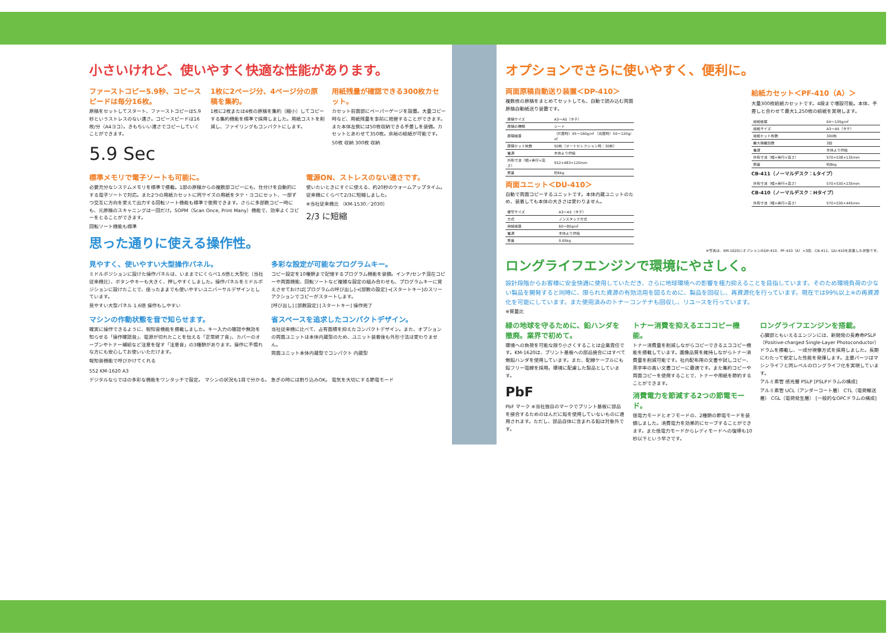小さいけれど、使いやすく快適な性能があります。
ファーストコピー5.9秒、コピースピードは毎分16枚。
原稿をセットしてスタート、ファーストコピーは5.9秒というストレスのない速さ。コピースピードは16枚/分（A4ヨコ）。きもちいい速さでコピーしていくことができます。
5.9 Sec
1枚に2ページ分、4ページ分の原稿を集約。
1枚に2枚または4枚の原稿を集約（縮小）してコピーする集約機能を標準で採用しました。用紙コストを削減し、ファイリングもコンパクトにします。
用紙残量が確認できる300枚カセット。
カセット前面部にペーパーゲージを設置。大量コピー時など、用紙残量を事前に把握することができます。また本体左側には50枚収納できる手差しを装備。カセットとあわせて350枚。余裕の給紙が可能です。
50枚 収納 300枚 収納
標準メモリで電子ソートも可能に。
必要充分なシステムメモリを標準で搭載。1部の原稿からの複数部コピーにも、仕分けを自動的にする電子ソートで対応。また2つの用紙カセットに同サイズの用紙をタテ・ヨコにセット、一部ずつ交互に方向を変えて出力する回転ソート機能も標準で使用できます。さらに多部数コピー時にも、元原稿のスキャニングは一回だけ。SOPM（Scan Once, Print Many）機能で、効率よくコピーをとることができます。
回転ソート機能も標準
電源ON、ストレスのない速さです。
使いたいときにすぐに使える、約20秒のウォームアップタイム。従来機にくらべて2/3に短縮しました。
※当社従来機比 （KM-1530／2030）
2/3 に短縮
思った通りに使える操作性。
見やすく、使いやすい大型操作パネル。
ミドルポジションに設けた操作パネルは、いままでにくらべ1.6倍と大型化（当社従来機比）、ボタンやキーも大きく、押しやすくしました。操作パネルをミドルポジションに設けたことで、座ったままでも使いやすいユニバーサルデザインとしています。
見やすい大型パネル 1.6倍 操作もしやすい
多彩な設定が可能なプログラムキー。
コピー設定を10種類まで記憶するプログラム機能を装備。インチ/センチ混在コピーや両面機能、回転ソートなど複雑な設定の組み合わせも、プログラムキーに覚えさせておけば[プログラムの呼び出し]→[部数の設定]→[スタートキー]のスリーアクションでコピーがスタートします。
[呼び出し] [部数設定] [スタートキー] 操作完了
マシンの作動状態を音で知らせます。
確実に操作できるように、報知音機能を搭載しました。キー入力の確認や無効を知らせる「操作確認音」、電源が切れたことを伝える「正常終了音」、カバーのオープンやトナー補給など注意を促す「注意音」の3種類があります。操作に不慣れな方にも安心してお使いいただけます。
報知音機能で呼びかけてくれる
省スペースを追求したコンパクトデザイン。
当社従来機に比べて、占有面積を抑えたコンパクトデザイン。また、オプションの両面ユニットは本体内蔵型のため、ユニット装着後も外形寸法は変わりません。
両面ユニット本体内蔵型でコンパクト 内蔵型
552 KM-1620 A3
デジタルならではの多彩な機能をワンタッチで設定。 マシンの状況も1目で分かる。 急ぎの時には割り込みOK。 電気を大切にする節電モード
オプションでさらに使いやすく、便利に。
両面原稿自動送り装置＜DP-410＞
複数枚の原稿をまとめてセットしても、自動で読み込む両面原稿自動紙送り装置です。
| 原稿サイズ | A3～A5（タテ） |
| 原稿の種類 | シート |
| 原稿紙厚 | （片面時）45～160g/㎡ （両面時）50～120g/㎡ |
| 原稿セット枚数 | 50枚（オートセレクション時：30枚） |
| 電源 | 本体より供給 |
| 外形寸法（幅×奥行×高さ） | 552×483×120mm |
| 質量 | 約6kg |
両面ユニット＜DU-410＞
自動で両面コピーするユニットです。本体内蔵ユニットのため、装着しても本体の大きさは変わりません。
| 複写サイズ | A3～A5（タテ） |
| 方式 | ノンスタック方式 |
| 用紙紙厚 | 60～80g/㎡ |
| 電源 | 本体より供給 |
| 質量 | 0.65kg |
給紙カセット＜PF-410（A）＞
大量300枚給紙カセットです。4段まで増設可能。本体、手差しと合わせて最大1,250枚の給紙を実現します。
| 用紙紙厚 | 64～105g/㎡ |
| 用紙サイズ | A3～A5（タテ） |
| 用紙セット枚数 | 300枚 |
| 最大積載段数 | 3段 |
| 電源 | 本体より供給 |
| 外形寸法（幅×奥行×高さ） | 570×538×135mm |
| 質量 | 約8kg |
CB-411（ノーマルデスク：Lタイプ）
| 外形寸法（幅×奥行×高さ） | 570×530×235mm |
CB-410（ノーマルデスク：Hタイプ）
| 外形寸法（幅×奥行×高さ） | 570×530×445mm |
※写真は、KM-1620にオプションのDP-410、PF-410（A）×3段、CB-411、DU-410を装着した状態です。
ロングライフエンジンで環境にやさしく。
設計段階からお客様に安全快適に使用していただき、さらに地球環境への影響を極力抑えることを目指しています。そのため環境負荷の少ない製品を開発すると同時に、限られた資源の有効活用を図るために、製品を回収し、再資源化を行っています。現在では99%以上※の再資源化を可能にしています。また使用済みのトナーコンテナも回収し、リユースを行っています。
※質量比
緑の地球を守るために、鉛ハンダを撤廃。業界で初めて。
環境への負荷を可能な限り小さくすることは企業責任です。KM-1620は、プリント基板への部品接合にはすべて無鉛ハンダを使用しています。また、配線ケーブルにも鉛フリー電線を採用。環境に配慮した製品としています。
PbF
PbF マーク ※当社独自のマークでプリント基板に部品を接合するためのはんだに鉛を使用していないものに適用されます。ただし、部品自体に含まれる鉛は対象外です。
トナー消費を抑えるエココピー機能。
トナー消費量を削減しながらコピーできるエココピー機能を搭載しています。画像品質を維持しながらトナー消費量を削減可能です。社内配布用の文書や試しコピー、黒字率の高い文書コピーに最適です。また集約コピーや両面コピーを使用することで、トナーや用紙を節約することができます。
消費電力を節減する2つの節電モード。
低電力モードとオフモードの、2種類の節電モードを装備しました。消費電力を効果的にセーブすることができます。また低電力モードからレディモードへの復帰も10秒以下という早さです。
ロングライフエンジンを搭載。
心臓部ともいえるエンジンには、新開発の長寿命PSLP（Positive-charged Single-Layer Photoconductor）ドラムを搭載し、一成分現像方式を採用しました。長期にわたって安定した性能を発揮します。主要パーツはマシンライフと同レベルのロングライフ化を実現しています。
アルミ素管 感光層 PSLP [PSLPドラムの構成]
アルミ素管 UCL（アンダーコート層） CTL（電荷輸送層） CGL（電荷発生層） [一般的なOPCドラムの構成]